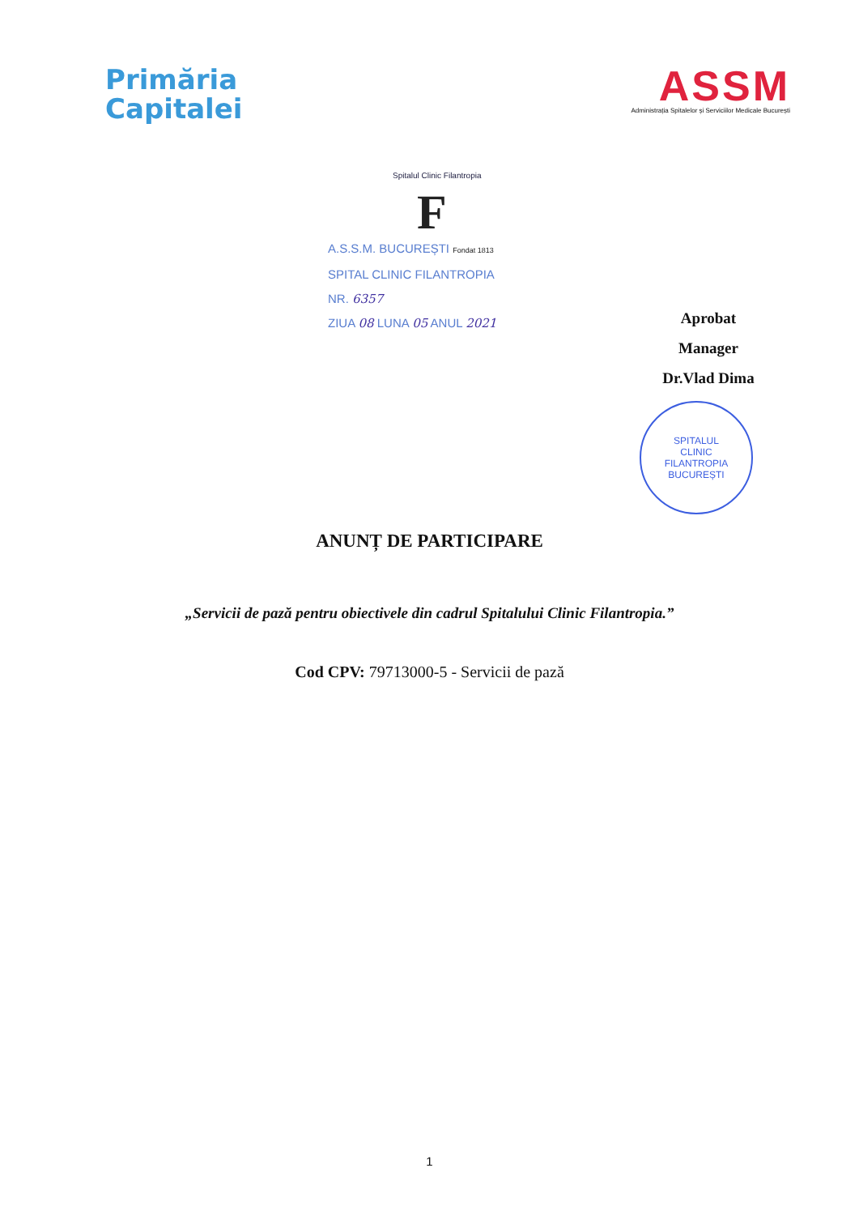Primăria
Capitalei
ASSM
Administrația Spitalelor și Serviciilor Medicale București
Spitalul Clinic Filantropia
F
A.S.S.M. BUCUREȘTI Fondat 1813
SPITAL CLINIC FILANTROPIA
NR. 6357
ZIUA 08 LUNA 05 ANUL 2021
Aprobat
Manager
Dr.Vlad Dima
SPITALUL
CLINIC
FILANTROPIA
BUCUREȘTI
ANUNȚ DE PARTICIPARE
„Servicii de pază pentru obiectivele din cadrul Spitalului Clinic Filantropia.”
Cod CPV: 79713000-5 - Servicii de pază
1